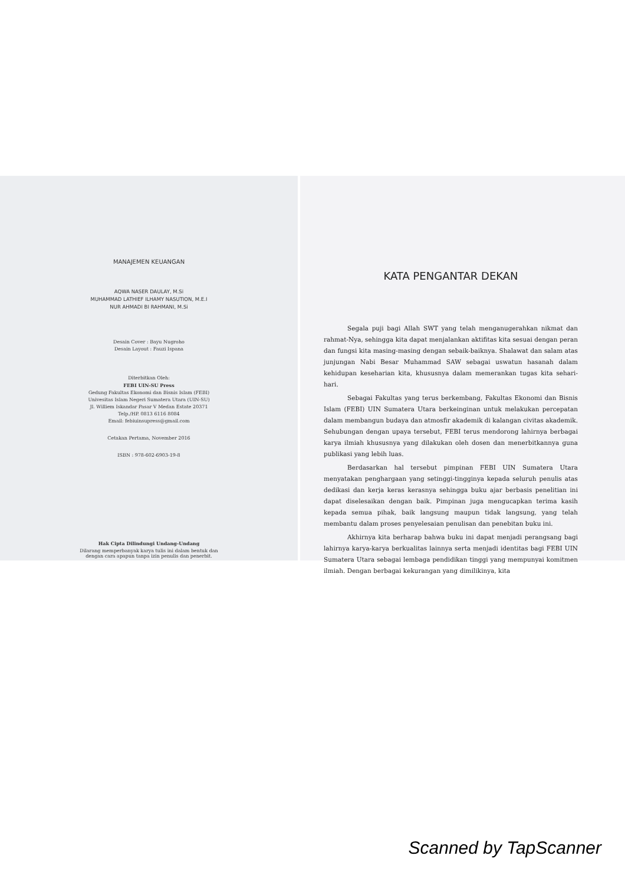MANAJEMEN KEUANGAN
AQWA NASER DAULAY, M.Si
MUHAMMAD LATHIEF ILHAMY NASUTION, M.E.I
NUR AHMADI BI RAHMANI, M.Si
Desain Cover : Bayu Nugroho
Desain Layout : Fauzi Ispana
Diterbitkan Oleh:
FEBI UIN-SU Press
Gedung Fakultas Ekonomi dan Bisnis Islam (FEBI)
Univesitas Islam Negeri Sumatera Utara (UIN-SU)
Jl. Williem Iskandar Pasar V Medan Estate 20371
Telp./HP. 0813 6116 8084
Email: febiuinsupress@gmail.com
Cetakan Pertama, November 2016
ISBN : 978-602-6903-19-8
Hak Cipta Dilindungi Undang-Undang
Dilarang memperbanyak karya tulis ini dalam bentuk dan
dengan cara apapun tanpa izin penulis dan penerbit.
KATA PENGANTAR DEKAN
Segala puji bagi Allah SWT yang telah menganugerahkan nikmat dan rahmat-Nya, sehingga kita dapat menjalankan aktifitas kita sesuai dengan peran dan fungsi kita masing-masing dengan sebaik-baiknya. Shalawat dan salam atas junjungan Nabi Besar Muhammad SAW sebagai uswatun hasanah dalam kehidupan keseharian kita, khususnya dalam memerankan tugas kita sehari-hari.
Sebagai Fakultas yang terus berkembang, Fakultas Ekonomi dan Bisnis Islam (FEBI) UIN Sumatera Utara berkeinginan untuk melakukan percepatan dalam membangun budaya dan atmosfir akademik di kalangan civitas akademik. Sehubungan dengan upaya tersebut, FEBI terus mendorong lahirnya berbagai karya ilmiah khususnya yang dilakukan oleh dosen dan menerbitkannya guna publikasi yang lebih luas.
Berdasarkan hal tersebut pimpinan FEBI UIN Sumatera Utara menyatakan penghargaan yang setinggi-tingginya kepada seluruh penulis atas dedikasi dan kerja keras kerasnya sehingga buku ajar berbasis penelitian ini dapat diselesaikan dengan baik. Pimpinan juga mengucapkan terima kasih kepada semua pihak, baik langsung maupun tidak langsung, yang telah membantu dalam proses penyelesaian penulisan dan penebitan buku ini.
Akhirnya kita berharap bahwa buku ini dapat menjadi perangsang bagi lahirnya karya-karya berkualitas lainnya serta menjadi identitas bagi FEBI UIN Sumatera Utara sebagai lembaga pendidikan tinggi yang mempunyai komitmen ilmiah. Dengan berbagai kekurangan yang dimilikinya, kita
Scanned by TapScanner